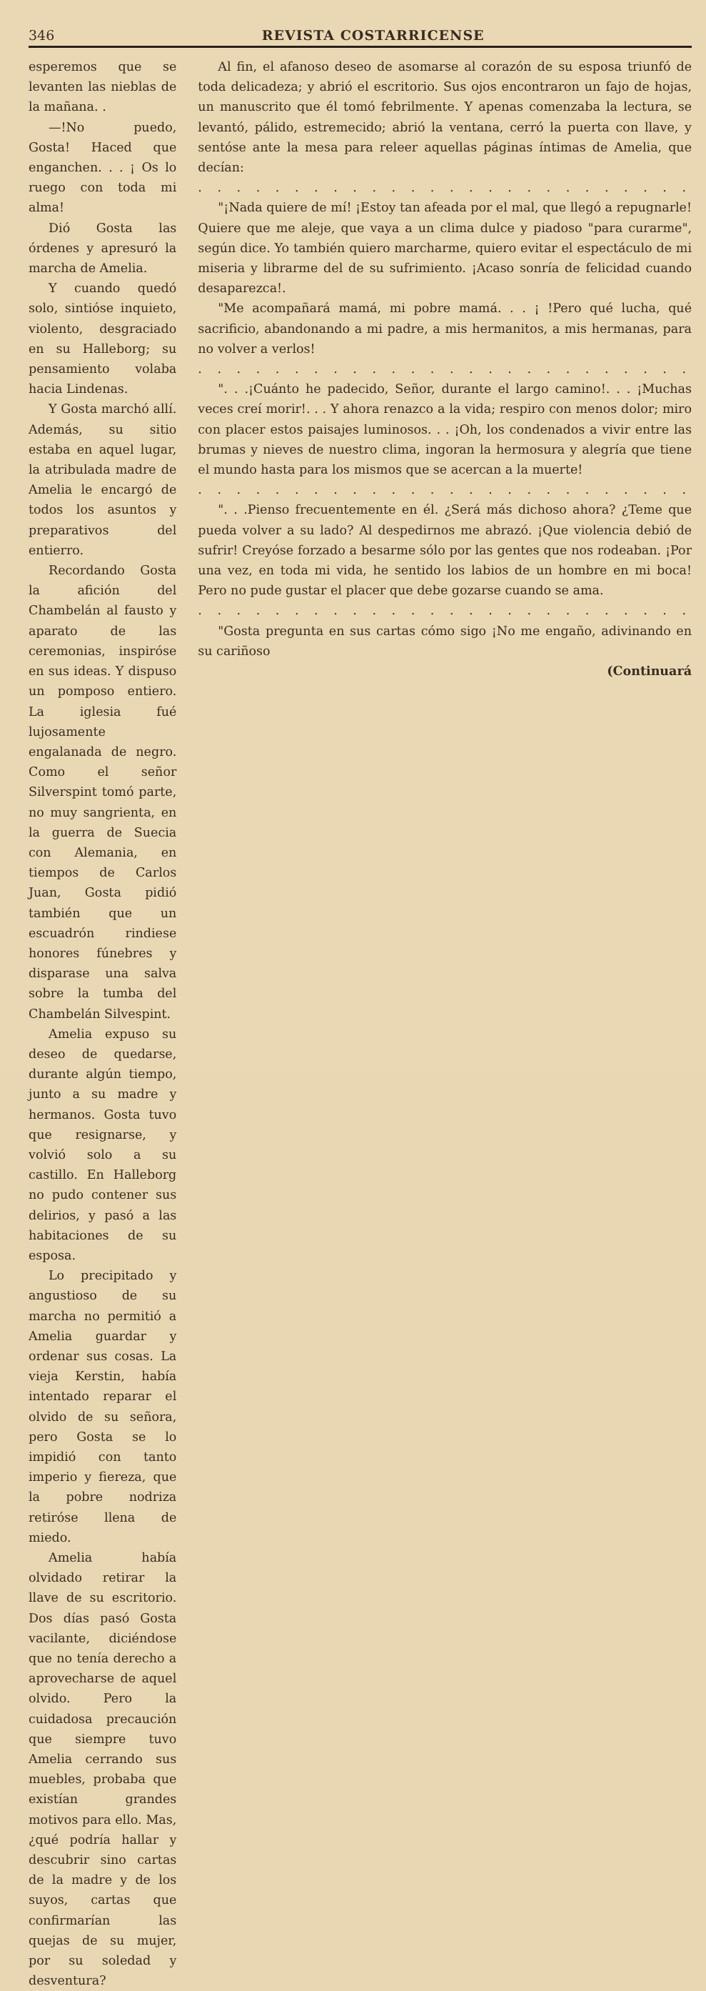346 REVISTA COSTARRICENSE
esperemos que se levanten las nieblas de la mañana. .
—!No puedo, Gosta! Haced que enganchen. . . ¡ Os lo ruego con toda mi alma!
Dió Gosta las órdenes y apresuró la marcha de Amelia.
Y cuando quedó solo, sintióse inquieto, violento, desgraciado en su Halleborg; su pensamiento volaba hacia Lindenas.
Y Gosta marchó allí. Además, su sitio estaba en aquel lugar, la atribulada madre de Amelia le encargó de todos los asuntos y preparativos del entierro.
Recordando Gosta la afición del Chambelán al fausto y aparato de las ceremonias, inspiróse en sus ideas. Y dispuso un pomposo entiero. La iglesia fué lujosamente engalanada de negro. Como el señor Silverspint tomó parte, no muy sangrienta, en la guerra de Suecia con Alemania, en tiempos de Carlos Juan, Gosta pidió también que un escuadrón rindiese honores fúnebres y disparase una salva sobre la tumba del Chambelán Silvespint.
Amelia expuso su deseo de quedarse, durante algún tiempo, junto a su madre y hermanos. Gosta tuvo que resignarse, y volvió solo a su castillo. En Halleborg no pudo contener sus delirios, y pasó a las habitaciones de su esposa.
Lo precipitado y angustioso de su marcha no permitió a Amelia guardar y ordenar sus cosas. La vieja Kerstin, había intentado reparar el olvido de su señora, pero Gosta se lo impidió con tanto imperio y fiereza, que la pobre nodriza retiróse llena de miedo.
Amelia había olvidado retirar la llave de su escritorio. Dos días pasó Gosta vacilante, diciéndose que no tenía derecho a aprovecharse de aquel olvido. Pero la cuidadosa precaución que siempre tuvo Amelia cerrando sus muebles, probaba que existían grandes motivos para ello. Mas, ¿qué podría hallar y descubrir sino cartas de la madre y de los suyos, cartas que confirmarían las quejas de su mujer, por su soledad y desventura?
Al fin, el afanoso deseo de asomarse al corazón de su esposa triunfó de toda delicadeza; y abrió el escritorio. Sus ojos encontraron un fajo de hojas, un manuscrito que él tomó febrilmente. Y apenas comenzaba la lectura, se levantó, pálido, estremecido; abrió la ventana, cerró la puerta con llave, y sentóse ante la mesa para releer aquellas páginas íntimas de Amelia, que decían:
. . . . . . . . . . . . . . . . . . . . . . . . . .
"¡Nada quiere de mí! ¡Estoy tan afeada por el mal, que llegó a repugnarle! Quiere que me aleje, que vaya a un clima dulce y piadoso "para curarme", según dice. Yo también quiero marcharme, quiero evitar el espectáculo de mi miseria y librarme del de su sufrimiento. ¡Acaso sonría de felicidad cuando desaparezca!.
"Me acompañará mamá, mi pobre mamá. . . ¡ !Pero qué lucha, qué sacrificio, abandonando a mi padre, a mis hermanitos, a mis hermanas, para no volver a verlos!
. . . . . . . . . . . . . . . . . . . . . . . . . .
". . .¡Cuánto he padecido, Señor, durante el largo camino!. . . ¡Muchas veces creí morir!. . . Y ahora renazco a la vida; respiro con menos dolor; miro con placer estos paisajes luminosos. . . ¡Oh, los condenados a vivir entre las brumas y nieves de nuestro clima, ingoran la hermosura y alegría que tiene el mundo hasta para los mismos que se acercan a la muerte!
. . . . . . . . . . . . . . . . . . . . . . . . . .
". . .Pienso frecuentemente en él. ¿Será más dichoso ahora? ¿Teme que pueda volver a su lado? Al despedirnos me abrazó. ¡Que violencia debió de sufrir! Creyóse forzado a besarme sólo por las gentes que nos rodeaban. ¡Por una vez, en toda mi vida, he sentido los labios de un hombre en mi boca! Pero no pude gustar el placer que debe gozarse cuando se ama.
. . . . . . . . . . . . . . . . . . . . . . . . . .
"Gosta pregunta en sus cartas cómo sigo ¡No me engaño, adivinando en su cariñoso
(Continuará